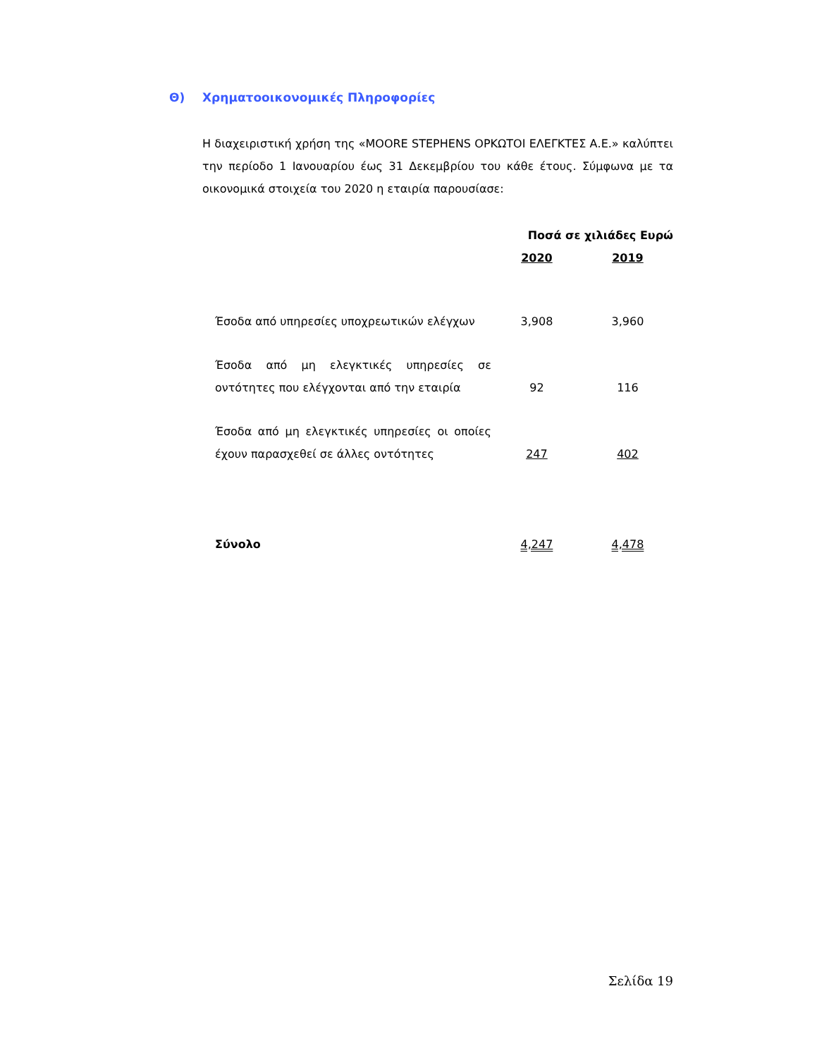Θ) Χρηματοοικονομικές Πληροφορίες
Η διαχειριστική χρήση της «MOORE STEPHENS ΟΡΚΩΤΟΙ ΕΛΕΓΚΤΕΣ Α.Ε.» καλύπτει την περίοδο 1 Ιανουαρίου έως 31 Δεκεμβρίου του κάθε έτους. Σύμφωνα με τα οικονομικά στοιχεία του 2020 η εταιρία παρουσίασε:
| | | Ποσά σε χιλιάδες Ευρώ | |
| --- | --- | --- | --- |
| | | 2020 | 2019 |
| Έσοδα από υπηρεσίες υποχρεωτικών ελέγχων | | 3,908 | 3,960 |
| Έσοδα από μη ελεγκτικές υπηρεσίες σε οντότητες που ελέγχονται από την εταιρία | | 92 | 116 |
| Έσοδα από μη ελεγκτικές υπηρεσίες οι οποίες έχουν παρασχεθεί σε άλλες οντότητες | | 247 | 402 |
| Σύνολο | | 4,247 | 4,478 |
Σελίδα 19